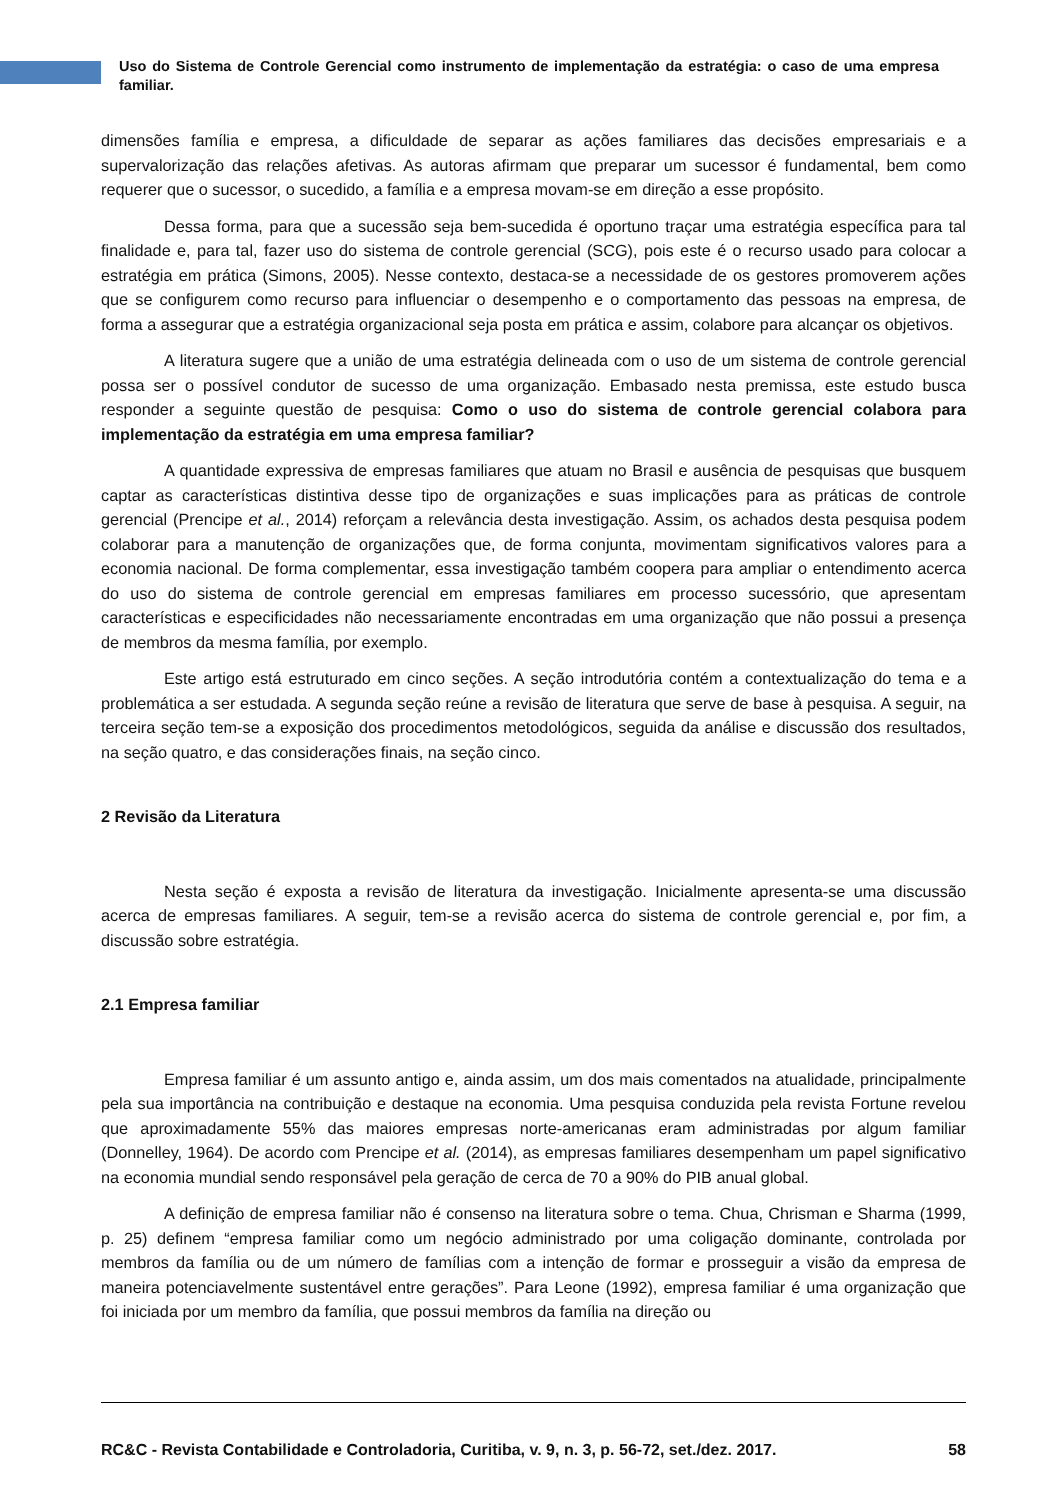Uso do Sistema de Controle Gerencial como instrumento de implementação da estratégia: o caso de uma empresa familiar.
dimensões família e empresa, a dificuldade de separar as ações familiares das decisões empresariais e a supervalorização das relações afetivas. As autoras afirmam que preparar um sucessor é fundamental, bem como requerer que o sucessor, o sucedido, a família e a empresa movam-se em direção a esse propósito.
Dessa forma, para que a sucessão seja bem-sucedida é oportuno traçar uma estratégia específica para tal finalidade e, para tal, fazer uso do sistema de controle gerencial (SCG), pois este é o recurso usado para colocar a estratégia em prática (Simons, 2005). Nesse contexto, destaca-se a necessidade de os gestores promoverem ações que se configurem como recurso para influenciar o desempenho e o comportamento das pessoas na empresa, de forma a assegurar que a estratégia organizacional seja posta em prática e assim, colabore para alcançar os objetivos.
A literatura sugere que a união de uma estratégia delineada com o uso de um sistema de controle gerencial possa ser o possível condutor de sucesso de uma organização. Embasado nesta premissa, este estudo busca responder a seguinte questão de pesquisa: Como o uso do sistema de controle gerencial colabora para implementação da estratégia em uma empresa familiar?
A quantidade expressiva de empresas familiares que atuam no Brasil e ausência de pesquisas que busquem captar as características distintiva desse tipo de organizações e suas implicações para as práticas de controle gerencial (Prencipe et al., 2014) reforçam a relevância desta investigação. Assim, os achados desta pesquisa podem colaborar para a manutenção de organizações que, de forma conjunta, movimentam significativos valores para a economia nacional. De forma complementar, essa investigação também coopera para ampliar o entendimento acerca do uso do sistema de controle gerencial em empresas familiares em processo sucessório, que apresentam características e especificidades não necessariamente encontradas em uma organização que não possui a presença de membros da mesma família, por exemplo.
Este artigo está estruturado em cinco seções. A seção introdutória contém a contextualização do tema e a problemática a ser estudada. A segunda seção reúne a revisão de literatura que serve de base à pesquisa. A seguir, na terceira seção tem-se a exposição dos procedimentos metodológicos, seguida da análise e discussão dos resultados, na seção quatro, e das considerações finais, na seção cinco.
2 Revisão da Literatura
Nesta seção é exposta a revisão de literatura da investigação. Inicialmente apresenta-se uma discussão acerca de empresas familiares. A seguir, tem-se a revisão acerca do sistema de controle gerencial e, por fim, a discussão sobre estratégia.
2.1 Empresa familiar
Empresa familiar é um assunto antigo e, ainda assim, um dos mais comentados na atualidade, principalmente pela sua importância na contribuição e destaque na economia. Uma pesquisa conduzida pela revista Fortune revelou que aproximadamente 55% das maiores empresas norte-americanas eram administradas por algum familiar (Donnelley, 1964). De acordo com Prencipe et al. (2014), as empresas familiares desempenham um papel significativo na economia mundial sendo responsável pela geração de cerca de 70 a 90% do PIB anual global.
A definição de empresa familiar não é consenso na literatura sobre o tema. Chua, Chrisman e Sharma (1999, p. 25) definem “empresa familiar como um negócio administrado por uma coligação dominante, controlada por membros da família ou de um número de famílias com a intenção de formar e prosseguir a visão da empresa de maneira potenciavelmente sustentável entre gerações”. Para Leone (1992), empresa familiar é uma organização que foi iniciada por um membro da família, que possui membros da família na direção ou
RC&C - Revista Contabilidade e Controladoria, Curitiba, v. 9, n. 3, p. 56-72, set./dez. 2017. 58